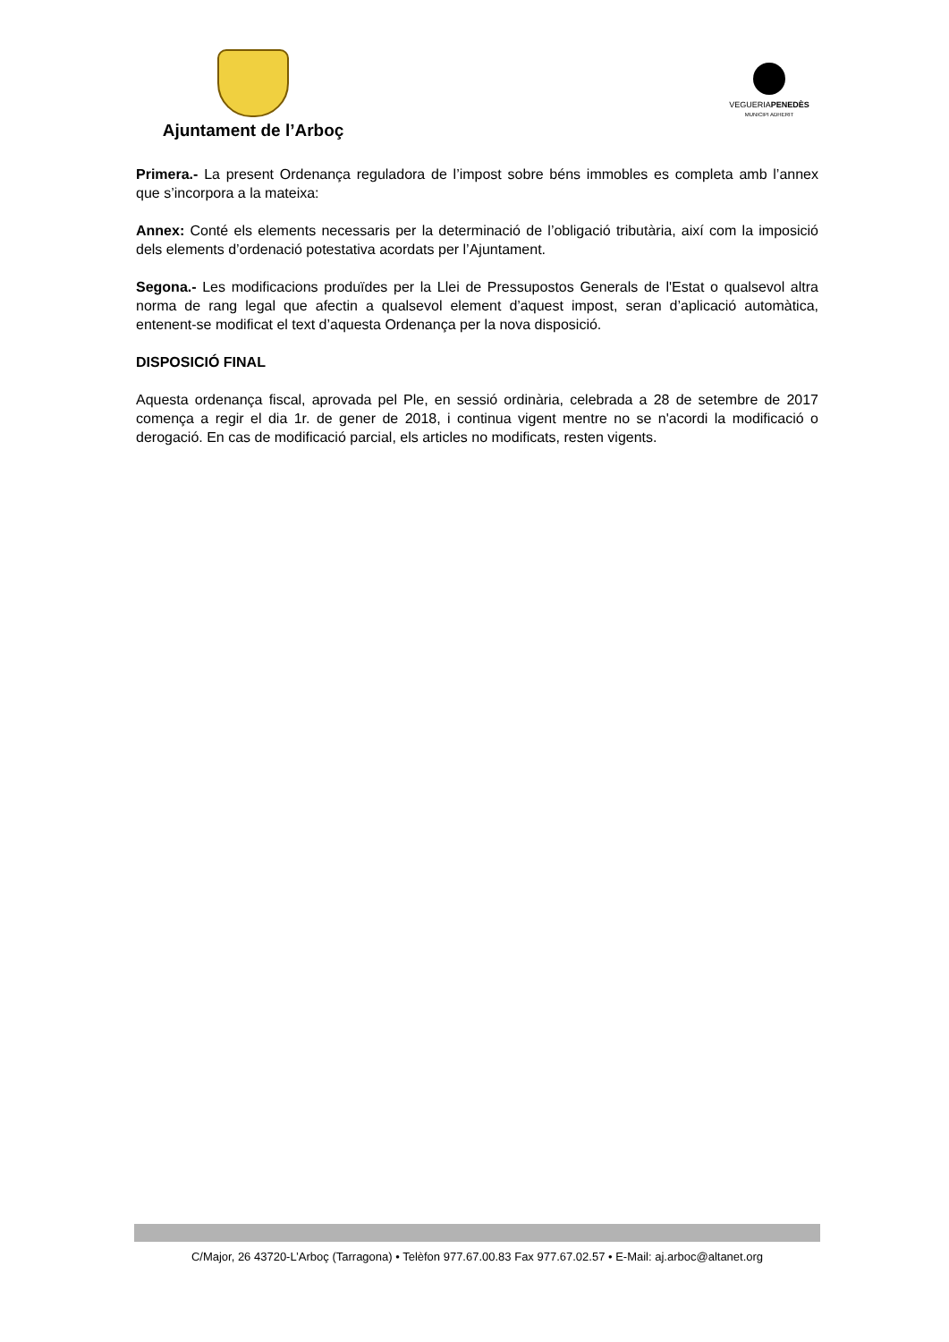Ajuntament de l’Arboç
VEGUERIAPENEDÈS
MUNICIPI ADHERIT
Primera.- La present Ordenança reguladora de l’impost sobre béns immobles es completa amb l’annex que s’incorpora a la mateixa:
Annex: Conté els elements necessaris per la determinació de l’obligació tributària, així com la imposició dels elements d’ordenació potestativa acordats per l’Ajuntament.
Segona.- Les modificacions produïdes per la Llei de Pressupostos Generals de l'Estat o qualsevol altra norma de rang legal que afectin a qualsevol element d’aquest impost, seran d’aplicació automàtica, entenent-se modificat el text d’aquesta Ordenança per la nova disposició.
DISPOSICIÓ FINAL
Aquesta ordenança fiscal, aprovada pel Ple, en sessió ordinària, celebrada a 28 de setembre de 2017 comença a regir el dia 1r. de gener de 2018, i continua vigent mentre no se n'acordi la modificació o derogació. En cas de modificació parcial, els articles no modificats, resten vigents.
C/Major, 26 43720-L’Arboç (Tarragona) • Telèfon 977.67.00.83 Fax 977.67.02.57 • E-Mail: aj.arboc@altanet.org